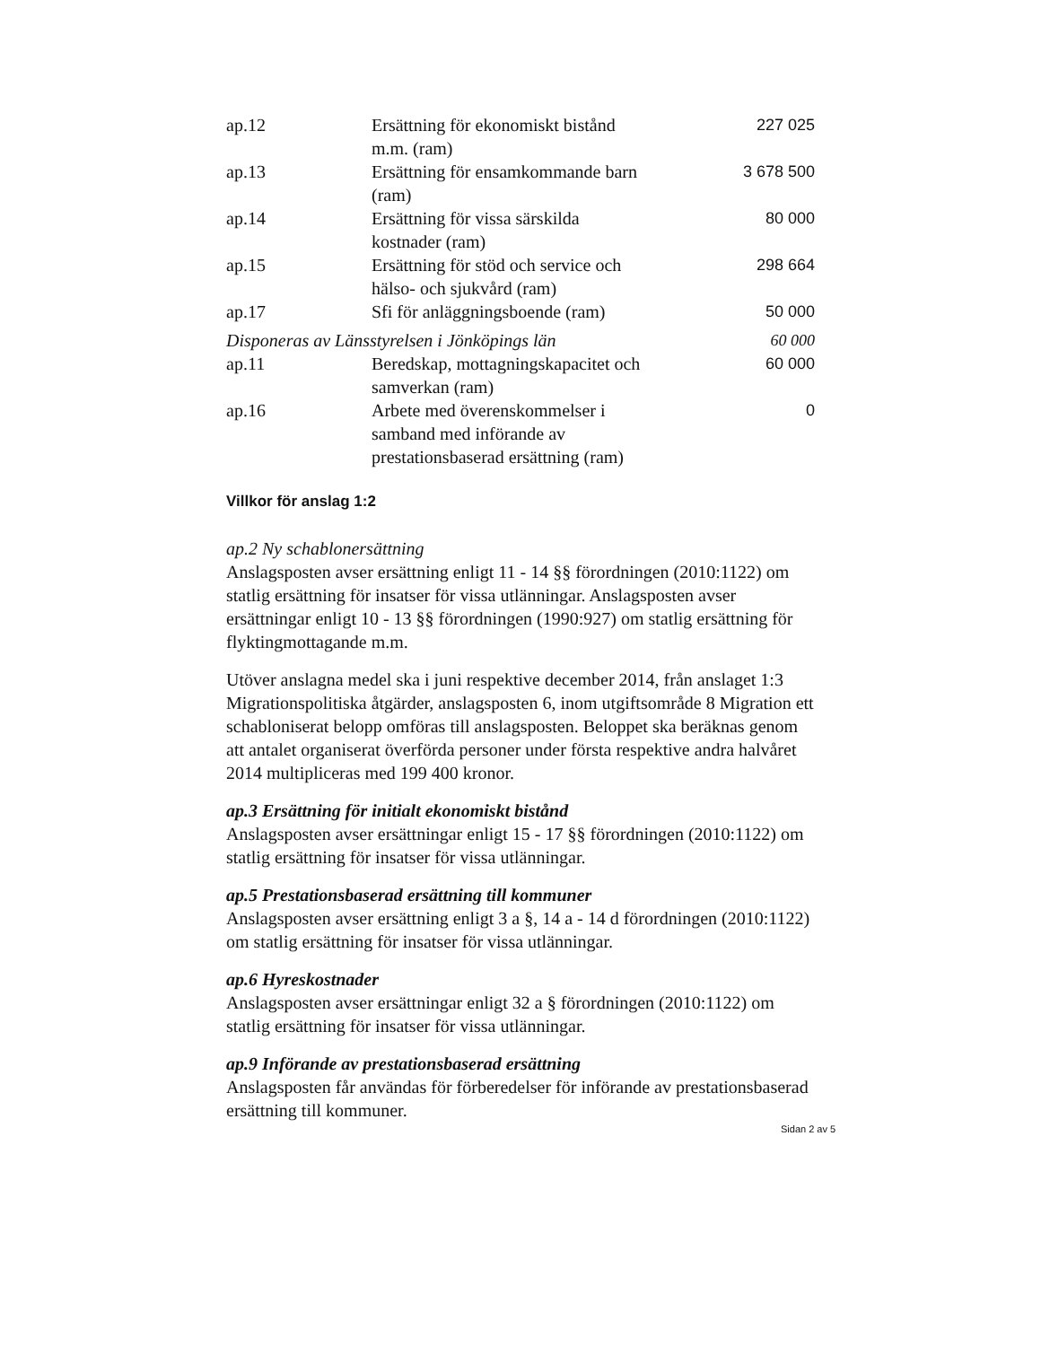| ap.12 | Ersättning för ekonomiskt bistånd m.m. (ram) | 227 025 |
| ap.13 | Ersättning för ensamkommande barn (ram) | 3 678 500 |
| ap.14 | Ersättning för vissa särskilda kostnader (ram) | 80 000 |
| ap.15 | Ersättning för stöd och service och hälso- och sjukvård (ram) | 298 664 |
| ap.17 | Sfi för anläggningsboende (ram) | 50 000 |
| Disponeras av Länsstyrelsen i Jönköpings län | | 60 000 |
| ap.11 | Beredskap, mottagningskapacitet och samverkan (ram) | 60 000 |
| ap.16 | Arbete med överenskommelser i samband med införande av prestationsbaserad ersättning (ram) | 0 |
Villkor för anslag 1:2
ap.2 Ny schablonersättning
Anslagsposten avser ersättning enligt 11 - 14 §§ förordningen (2010:1122) om statlig ersättning för insatser för vissa utlänningar. Anslagsposten avser ersättningar enligt 10 - 13 §§ förordningen (1990:927) om statlig ersättning för flyktingmottagande m.m.
Utöver anslagna medel ska i juni respektive december 2014, från anslaget 1:3 Migrationspolitiska åtgärder, anslagsposten 6, inom utgiftsområde 8 Migration ett schabloniserat belopp omföras till anslagsposten. Beloppet ska beräknas genom att antalet organiserat överförda personer under första respektive andra halvåret 2014 multipliceras med 199 400 kronor.
ap.3 Ersättning för initialt ekonomiskt bistånd
Anslagsposten avser ersättningar enligt 15 - 17 §§ förordningen (2010:1122) om statlig ersättning för insatser för vissa utlänningar.
ap.5 Prestationsbaserad ersättning till kommuner
Anslagsposten avser ersättning enligt 3 a §, 14 a - 14 d förordningen (2010:1122) om statlig ersättning för insatser för vissa utlänningar.
ap.6 Hyreskostnader
Anslagsposten avser ersättningar enligt 32 a § förordningen (2010:1122) om statlig ersättning för insatser för vissa utlänningar.
ap.9 Införande av prestationsbaserad ersättning
Anslagsposten får användas för förberedelser för införande av prestationsbaserad ersättning till kommuner.
Sidan 2 av 5